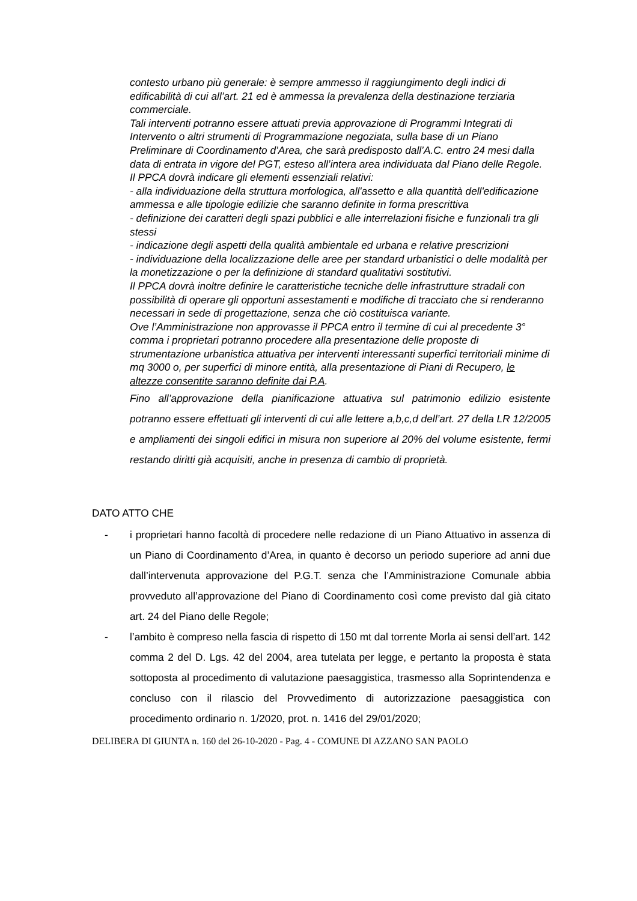contesto urbano più generale: è sempre ammesso il raggiungimento degli indici di edificabilità di cui all’art. 21 ed è ammessa la prevalenza della destinazione terziaria commerciale.
Tali interventi potranno essere attuati previa approvazione di Programmi Integrati di Intervento o altri strumenti di Programmazione negoziata, sulla base di un Piano Preliminare di Coordinamento d’Area, che sarà predisposto dall’A.C. entro 24 mesi dalla data di entrata in vigore del PGT, esteso all’intera area individuata dal Piano delle Regole.
Il PPCA dovrà indicare gli elementi essenziali relativi:
- alla individuazione della struttura morfologica, all'assetto e alla quantità dell'edificazione ammessa e alle tipologie edilizie che saranno definite in forma prescrittiva
- definizione dei caratteri degli spazi pubblici e alle interrelazioni fisiche e funzionali tra gli stessi
- indicazione degli aspetti della qualità ambientale ed urbana e relative prescrizioni
- individuazione della localizzazione delle aree per standard urbanistici o delle modalità per la monetizzazione o per la definizione di standard qualitativi sostitutivi.
Il PPCA dovrà inoltre definire le caratteristiche tecniche delle infrastrutture stradali con possibilità di operare gli opportuni assestamenti e modifiche di tracciato che si renderanno necessari in sede di progettazione, senza che ciò costituisca variante.
Ove l’Amministrazione non approvasse il PPCA entro il termine di cui al precedente 3° comma i proprietari potranno procedere alla presentazione delle proposte di strumentazione urbanistica attuativa per interventi interessanti superfici territoriali minime di mq 3000 o, per superfici di minore entità, alla presentazione di Piani di Recupero, le altezze consentite saranno definite dai P.A.
Fino all’approvazione della pianificazione attuativa sul patrimonio edilizio esistente potranno essere effettuati gli interventi di cui alle lettere a,b,c,d dell’art. 27 della LR 12/2005 e ampliamenti dei singoli edifici in misura non superiore al 20% del volume esistente, fermi restando diritti già acquisiti, anche in presenza di cambio di proprietà.
DATO ATTO CHE
- i proprietari hanno facoltà di procedere nelle redazione di un Piano Attuativo in assenza di un Piano di Coordinamento d’Area, in quanto è decorso un periodo superiore ad anni due dall’intervenuta approvazione del P.G.T. senza che l’Amministrazione Comunale abbia provveduto all’approvazione del Piano di Coordinamento così come previsto dal già citato art. 24 del Piano delle Regole;
- l’ambito è compreso nella fascia di rispetto di 150 mt dal torrente Morla ai sensi dell’art. 142 comma 2 del D. Lgs. 42 del 2004, area tutelata per legge, e pertanto la proposta è stata sottoposta al procedimento di valutazione paesaggistica, trasmesso alla Soprintendenza e concluso con il rilascio del Provvedimento di autorizzazione paesaggistica con procedimento ordinario n. 1/2020, prot. n. 1416 del 29/01/2020;
DELIBERA DI GIUNTA n. 160 del 26-10-2020 - Pag. 4 - COMUNE DI AZZANO SAN PAOLO